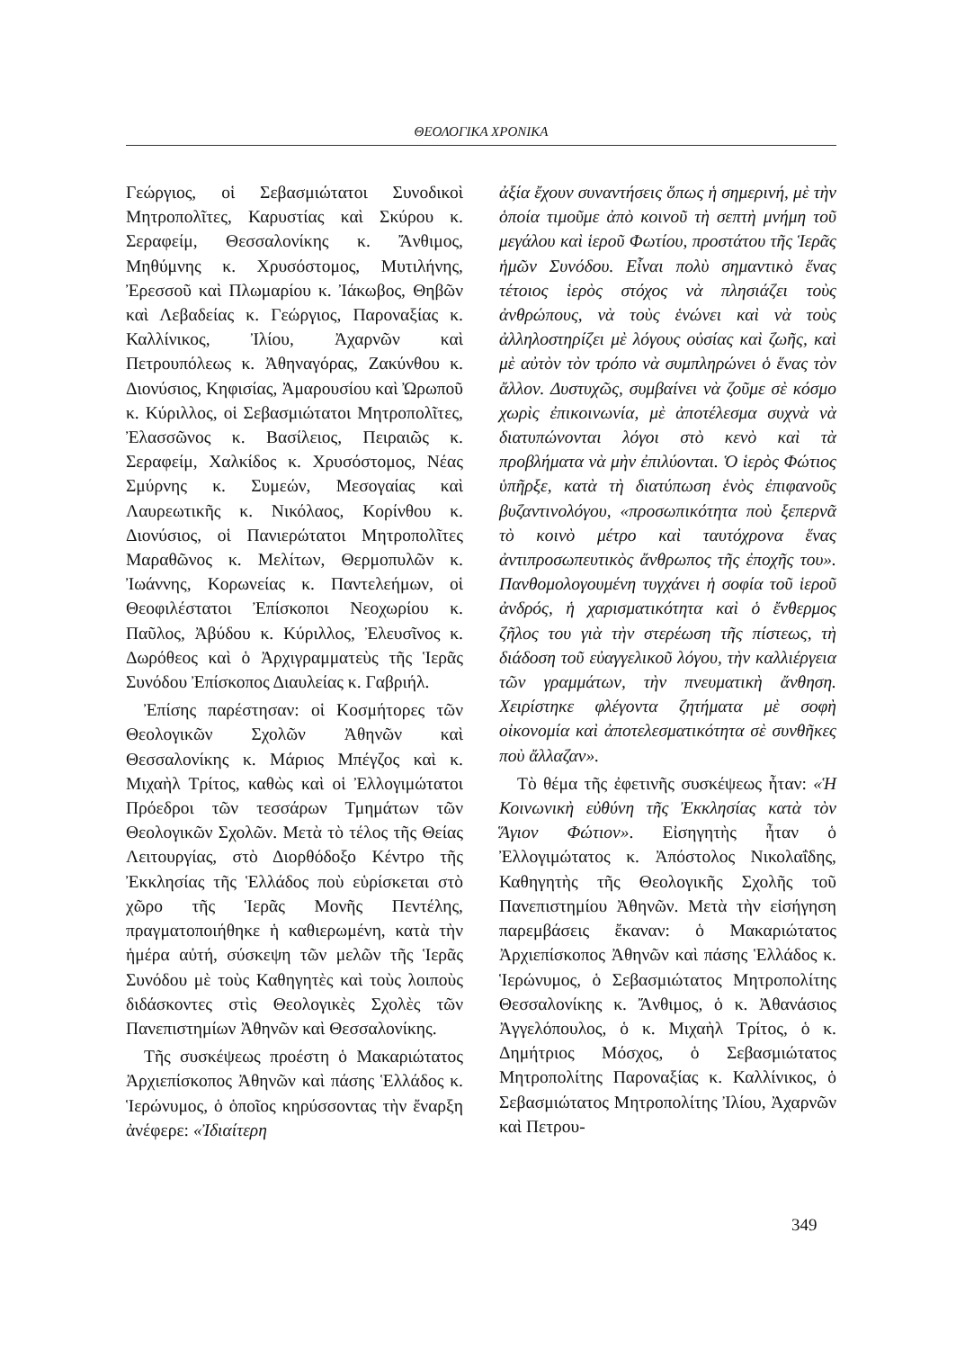ΘΕΟΛΟΓΙΚΑ ΧΡΟΝΙΚΑ
Γεώργιος, οἱ Σεβασμιώτατοι Συνοδικοὶ Μητροπολῖτες, Καρυστίας καὶ Σκύρου κ. Σεραφείμ, Θεσσαλονίκης κ. Ἄνθιμος, Μηθύμνης κ. Χρυσόστομος, Μυτιλήνης, Ἐρεσσοῦ καὶ Πλωμαρίου κ. Ἰάκωβος, Θηβῶν καὶ Λεβαδείας κ. Γεώργιος, Παροναξίας κ. Καλλίνικος, Ἰλίου, Ἀχαρνῶν καὶ Πετρουπόλεως κ. Ἀθηναγόρας, Ζακύνθου κ. Διονύσιος, Κηφισίας, Ἀμαρουσίου καὶ Ὠρωποῦ κ. Κύριλλος, οἱ Σεβασμιώτατοι Μητροπολῖτες, Ἐλασσῶνος κ. Βασίλειος, Πειραιῶς κ. Σεραφείμ, Χαλκίδος κ. Χρυσόστομος, Νέας Σμύρνης κ. Συμεών, Μεσογαίας καὶ Λαυρεωτικῆς κ. Νικόλαος, Κορίνθου κ. Διονύσιος, οἱ Πανιερώτατοι Μητροπολῖτες Μαραθῶνος κ. Μελίτων, Θερμοπυλῶν κ. Ἰωάννης, Κορωνείας κ. Παντελεήμων, οἱ Θεοφιλέστατοι Ἐπίσκοποι Νεοχωρίου κ. Παῦλος, Ἀβύδου κ. Κύριλλος, Ἐλευσῖνος κ. Δωρόθεος καὶ ὁ Ἀρχιγραμματεὺς τῆς Ἱερᾶς Συνόδου Ἐπίσκοπος Διαυλείας κ. Γαβριήλ.
Ἐπίσης παρέστησαν: οἱ Κοσμήτορες τῶν Θεολογικῶν Σχολῶν Ἀθηνῶν καὶ Θεσσαλονίκης κ. Μάριος Μπέγζος καὶ κ. Μιχαὴλ Τρίτος, καθὼς καὶ οἱ Ἐλλογιμώτατοι Πρόεδροι τῶν τεσσάρων Τμημάτων τῶν Θεολογικῶν Σχολῶν. Μετὰ τὸ τέλος τῆς Θείας Λειτουργίας, στὸ Διορθόδοξο Κέντρο τῆς Ἐκκλησίας τῆς Ἑλλάδος ποὺ εὑρίσκεται στὸ χῶρο τῆς Ἱερᾶς Μονῆς Πεντέλης, πραγματοποιήθηκε ἡ καθιερωμένη, κατὰ τὴν ἡμέρα αὐτή, σύσκεψη τῶν μελῶν τῆς Ἱερᾶς Συνόδου μὲ τοὺς Καθηγητὲς καὶ τοὺς λοιποὺς διδάσκοντες στὶς Θεολογικὲς Σχολὲς τῶν Πανεπιστημίων Ἀθηνῶν καὶ Θεσσαλονίκης.
Τῆς συσκέψεως προέστη ὁ Μακαριώτατος Ἀρχιεπίσκοπος Ἀθηνῶν καὶ πάσης Ἑλλάδος κ. Ἱερώνυμος, ὁ ὁποῖος κηρύσσοντας τὴν ἔναρξη ἀνέφερε: «Ἰδιαίτερη
ἀξία ἔχουν συναντήσεις ὅπως ἡ σημερινή, μὲ τὴν ὁποία τιμοῦμε ἀπὸ κοινοῦ τὴ σεπτὴ μνήμη τοῦ μεγάλου καὶ ἱεροῦ Φωτίου, προστάτου τῆς Ἱερᾶς ἡμῶν Συνόδου. Εἶναι πολὺ σημαντικὸ ἕνας τέτοιος ἱερὸς στόχος νὰ πλησιάζει τοὺς ἀνθρώπους, νὰ τοὺς ἑνώνει καὶ νὰ τοὺς ἀλληλοστηρίζει μὲ λόγους οὐσίας καὶ ζωῆς, καὶ μὲ αὐτὸν τὸν τρόπο νὰ συμπληρώνει ὁ ἕνας τὸν ἄλλον. Δυστυχῶς, συμβαίνει νὰ ζοῦμε σὲ κόσμο χωρὶς ἐπικοινωνία, μὲ ἀποτέλεσμα συχνὰ νὰ διατυπώνονται λόγοι στὸ κενὸ καὶ τὰ προβλήματα νὰ μὴν ἐπιλύονται. Ὁ ἱερὸς Φώτιος ὑπῆρξε, κατὰ τὴ διατύπωση ἑνὸς ἐπιφανοῦς βυζαντινολόγου, «προσωπικότητα ποὺ ξεπερνᾶ τὸ κοινὸ μέτρο καὶ ταυτόχρονα ἕνας ἀντιπροσωπευτικὸς ἄνθρωπος τῆς ἐποχῆς του». Πανθομολογουμένη τυγχάνει ἡ σοφία τοῦ ἱεροῦ ἀνδρός, ἡ χαρισματικότητα καὶ ὁ ἔνθερμος ζῆλος του γιὰ τὴν στερέωση τῆς πίστεως, τὴ διάδοση τοῦ εὐαγγελικοῦ λόγου, τὴν καλλιέργεια τῶν γραμμάτων, τὴν πνευματικὴ ἄνθηση. Χειρίστηκε φλέγοντα ζητήματα μὲ σοφὴ οἰκονομία καὶ ἀποτελεσματικότητα σὲ συνθῆκες ποὺ ἄλλαζαν».
Τὸ θέμα τῆς ἐφετινῆς συσκέψεως ἦταν: «Ἡ Κοινωνικὴ εὐθύνη τῆς Ἐκκλησίας κατὰ τὸν Ἅγιον Φώτιον». Εἰσηγητὴς ἦταν ὁ Ἐλλογιμώτατος κ. Ἀπόστολος Νικολαΐδης, Καθηγητὴς τῆς Θεολογικῆς Σχολῆς τοῦ Πανεπιστημίου Ἀθηνῶν. Μετὰ τὴν εἰσήγηση παρεμβάσεις ἔκαναν: ὁ Μακαριώτατος Ἀρχιεπίσκοπος Ἀθηνῶν καὶ πάσης Ἑλλάδος κ. Ἱερώνυμος, ὁ Σεβασμιώτατος Μητροπολίτης Θεσσαλονίκης κ. Ἄνθιμος, ὁ κ. Ἀθανάσιος Ἀγγελόπουλος, ὁ κ. Μιχαὴλ Τρίτος, ὁ κ. Δημήτριος Μόσχος, ὁ Σεβασμιώτατος Μητροπολίτης Παροναξίας κ. Καλλίνικος, ὁ Σεβασμιώτατος Μητροπολίτης Ἰλίου, Ἀχαρνῶν καὶ Πετρου-
349